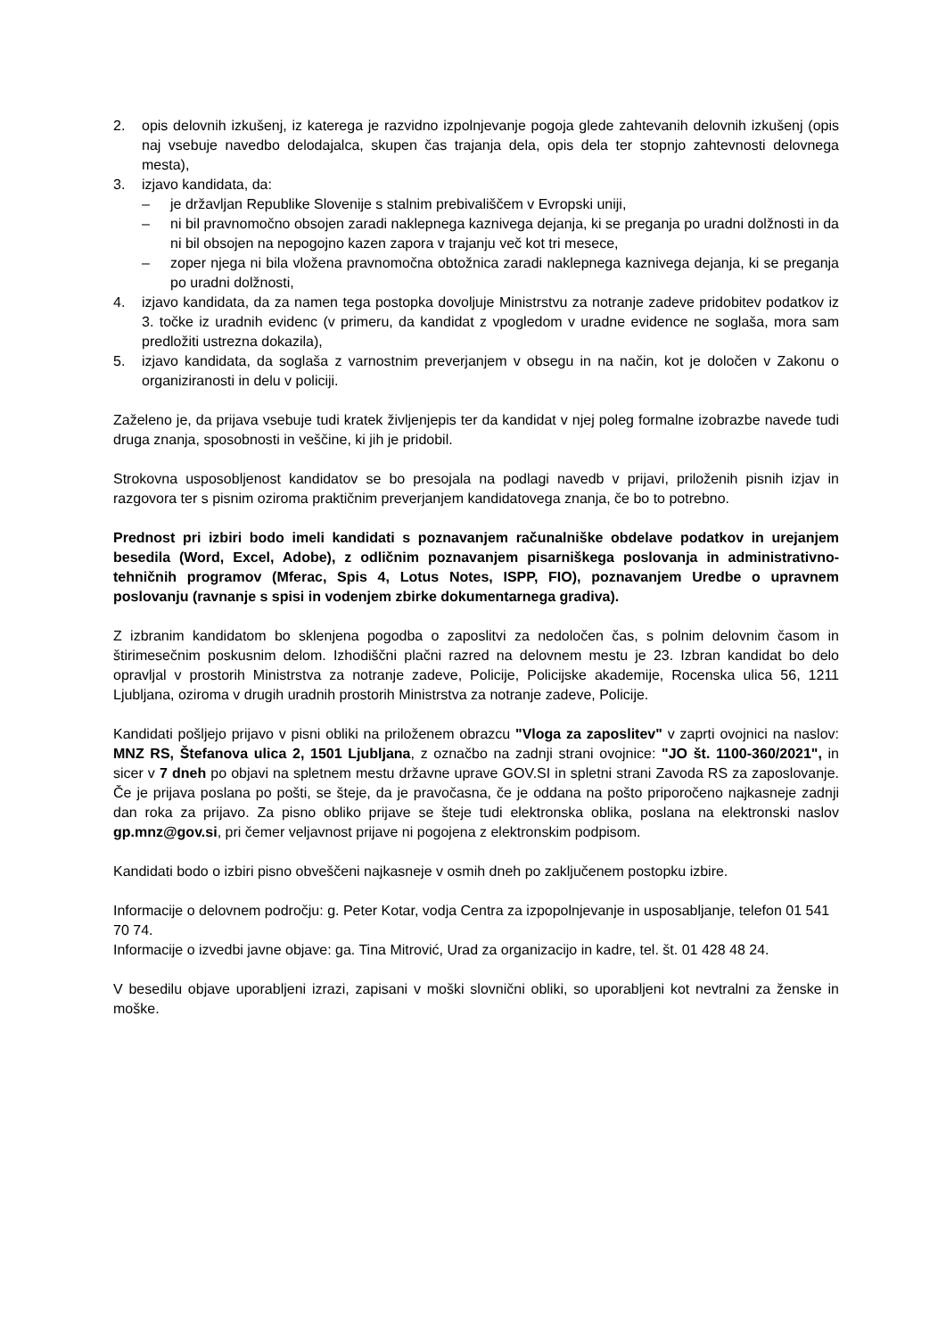2. opis delovnih izkušenj, iz katerega je razvidno izpolnjevanje pogoja glede zahtevanih delovnih izkušenj (opis naj vsebuje navedbo delodajalca, skupen čas trajanja dela, opis dela ter stopnjo zahtevnosti delovnega mesta),
3. izjavo kandidata, da:
– je državljan Republike Slovenije s stalnim prebivališčem v Evropski uniji,
– ni bil pravnomočno obsojen zaradi naklepnega kaznivega dejanja, ki se preganja po uradni dolžnosti in da ni bil obsojen na nepogojno kazen zapora v trajanju več kot tri mesece,
– zoper njega ni bila vložena pravnomočna obtožnica zaradi naklepnega kaznivega dejanja, ki se preganja po uradni dolžnosti,
4. izjavo kandidata, da za namen tega postopka dovoljuje Ministrstvu za notranje zadeve pridobitev podatkov iz 3. točke iz uradnih evidenc (v primeru, da kandidat z vpogledom v uradne evidence ne soglaša, mora sam predložiti ustrezna dokazila),
5. izjavo kandidata, da soglaša z varnostnim preverjanjem v obsegu in na način, kot je določen v Zakonu o organiziranosti in delu v policiji.
Zaželeno je, da prijava vsebuje tudi kratek življenjepis ter da kandidat v njej poleg formalne izobrazbe navede tudi druga znanja, sposobnosti in veščine, ki jih je pridobil.
Strokovna usposobljenost kandidatov se bo presojala na podlagi navedb v prijavi, priloženih pisnih izjav in razgovora ter s pisnim oziroma praktičnim preverjanjem kandidatovega znanja, če bo to potrebno.
Prednost pri izbiri bodo imeli kandidati s poznavanjem računalniške obdelave podatkov in urejanjem besedila (Word, Excel, Adobe), z odličnim poznavanjem pisarniškega poslovanja in administrativno-tehničnih programov (Mferac, Spis 4, Lotus Notes, ISPP, FIO), poznavanjem Uredbe o upravnem poslovanju (ravnanje s spisi in vodenjem zbirke dokumentarnega gradiva).
Z izbranim kandidatom bo sklenjena pogodba o zaposlitvi za nedoločen čas, s polnim delovnim časom in štirimesečnim poskusnim delom. Izhodiščni plačni razred na delovnem mestu je 23. Izbran kandidat bo delo opravljal v prostorih Ministrstva za notranje zadeve, Policije, Policijske akademije, Rocenska ulica 56, 1211 Ljubljana, oziroma v drugih uradnih prostorih Ministrstva za notranje zadeve, Policije.
Kandidati pošljejo prijavo v pisni obliki na priloženem obrazcu "Vloga za zaposlitev" v zaprti ovojnici na naslov: MNZ RS, Štefanova ulica 2, 1501 Ljubljana, z označbo na zadnji strani ovojnice: "JO št. 1100-360/2021", in sicer v 7 dneh po objavi na spletnem mestu državne uprave GOV.SI in spletni strani Zavoda RS za zaposlovanje. Če je prijava poslana po pošti, se šteje, da je pravočasna, če je oddana na pošto priporočeno najkasneje zadnji dan roka za prijavo. Za pisno obliko prijave se šteje tudi elektronska oblika, poslana na elektronski naslov gp.mnz@gov.si, pri čemer veljavnost prijave ni pogojena z elektronskim podpisom.
Kandidati bodo o izbiri pisno obveščeni najkasneje v osmih dneh po zaključenem postopku izbire.
Informacije o delovnem področju: g. Peter Kotar, vodja Centra za izpopolnjevanje in usposabljanje, telefon 01 541 70 74.
Informacije o izvedbi javne objave: ga. Tina Mitrović, Urad za organizacijo in kadre, tel. št. 01 428 48 24.
V besedilu objave uporabljeni izrazi, zapisani v moški slovnični obliki, so uporabljeni kot nevtralni za ženske in moške.